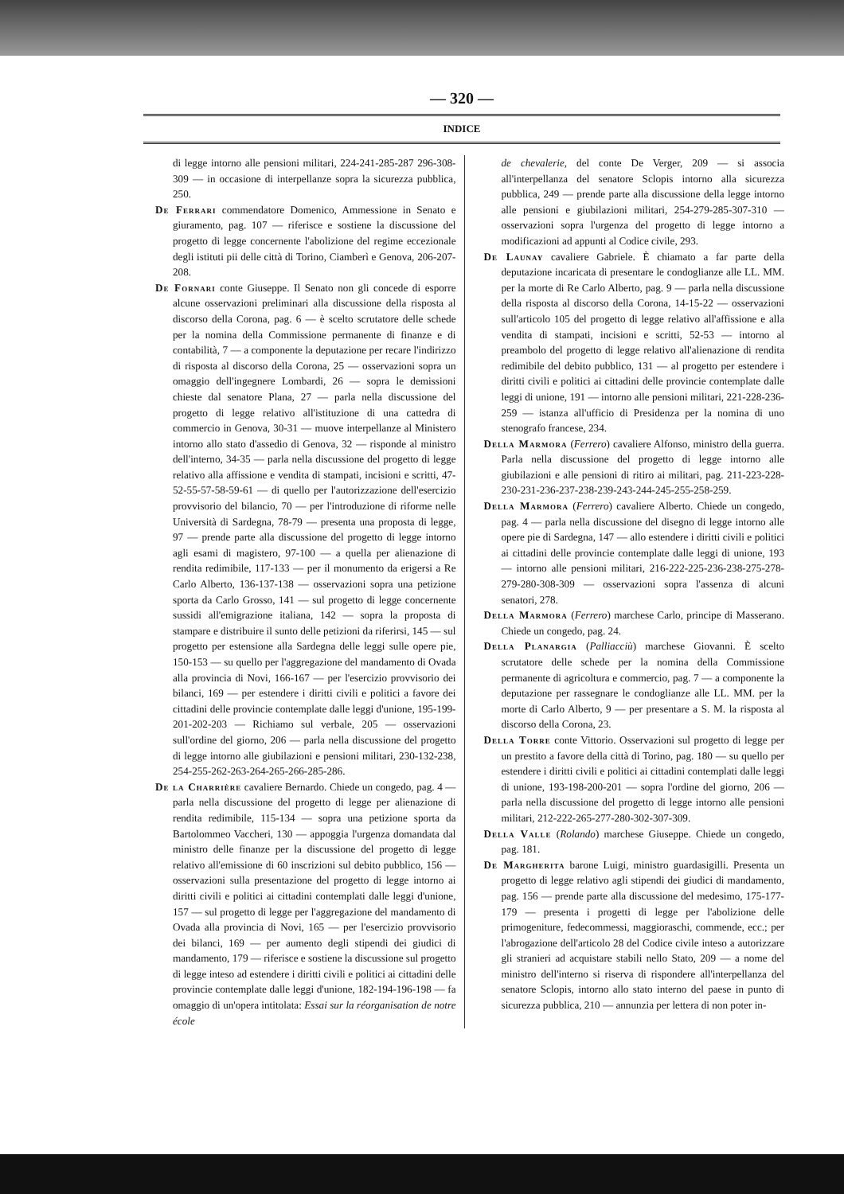— 320 —
INDICE
di legge intorno alle pensioni militari, 224-241-285-287 296-308-309 — in occasione di interpellanze sopra la sicurezza pubblica, 250.
De Ferrari commendatore Domenico, Ammessione in Senato e giuramento, pag. 107 — riferisce e sostiene la discussione del progetto di legge concernente l'abolizione del regime eccezionale degli istituti pii delle città di Torino, Ciamberì e Genova, 206-207-208.
De Fornari conte Giuseppe. Il Senato non gli concede di esporre alcune osservazioni preliminari alla discussione della risposta al discorso della Corona, pag. 6 — è scelto scrutatore delle schede per la nomina della Commissione permanente di finanze e di contabilità, 7 — a componente la deputazione per recare l'indirizzo di risposta al discorso della Corona, 25 — osservazioni sopra un omaggio dell'ingegnere Lombardi, 26 — sopra le demissioni chieste dal senatore Plana, 27 — parla nella discussione del progetto di legge relativo all'istituzione di una cattedra di commercio in Genova, 30-31 — muove interpellanze al Ministero intorno allo stato d'assedio di Genova, 32 — risponde al ministro dell'interno, 34-35 — parla nella discussione del progetto di legge relativo alla affissione e vendita di stampati, incisioni e scritti, 47-52-55-57-58-59-61 — di quello per l'autorizzazione dell'esercizio provvisorio del bilancio, 70 — per l'introduzione di riforme nelle Università di Sardegna, 78-79 — presenta una proposta di legge, 97 — prende parte alla discussione del progetto di legge intorno agli esami di magistero, 97-100 — a quella per alienazione di rendita redimibile, 117-133 — per il monumento da erigersi a Re Carlo Alberto, 136-137-138 — osservazioni sopra una petizione sporta da Carlo Grosso, 141 — sul progetto di legge concernente sussidi all'emigrazione italiana, 142 — sopra la proposta di stampare e distribuire il sunto delle petizioni da riferirsi, 145 — sul progetto per estensione alla Sardegna delle leggi sulle opere pie, 150-153 — su quello per l'aggregazione del mandamento di Ovada alla provincia di Novi, 166-167 — per l'esercizio provvisorio dei bilanci, 169 — per estendere i diritti civili e politici a favore dei cittadini delle provincie contemplate dalle leggi d'unione, 195-199-201-202-203 — Richiamo sul verbale, 205 — osservazioni sull'ordine del giorno, 206 — parla nella discussione del progetto di legge intorno alle giubilazioni e pensioni militari, 230-132-238, 254-255-262-263-264-265-266-285-286.
De la Charrière cavaliere Bernardo. Chiede un congedo, pag. 4 — parla nella discussione del progetto di legge per alienazione di rendita redimibile, 115-134 — sopra una petizione sporta da Bartolommeo Vaccheri, 130 — appoggia l'urgenza domandata dal ministro delle finanze per la discussione del progetto di legge relativo all'emissione di 60 inscrizioni sul debito pubblico, 156 — osservazioni sulla presentazione del progetto di legge intorno ai diritti civili e politici ai cittadini contemplati dalle leggi d'unione, 157 — sul progetto di legge per l'aggregazione del mandamento di Ovada alla provincia di Novi, 165 — per l'esercizio provvisorio dei bilanci, 169 — per aumento degli stipendi dei giudici di mandamento, 179 — riferisce e sostiene la discussione sul progetto di legge inteso ad estendere i diritti civili e politici ai cittadini delle provincie contemplate dalle leggi d'unione, 182-194-196-198 — fa omaggio di un'opera intitolata: Essai sur la réorganisation de notre école
de chevalerie, del conte De Verger, 209 — si associa all'interpellanza del senatore Sclopis intorno alla sicurezza pubblica, 249 — prende parte alla discussione della legge intorno alle pensioni e giubilazioni militari, 254-279-285-307-310 — osservazioni sopra l'urgenza del progetto di legge intorno a modificazioni ad appunti al Codice civile, 293.
De Launay cavaliere Gabriele. È chiamato a far parte della deputazione incaricata di presentare le condoglianze alle LL. MM. per la morte di Re Carlo Alberto, pag. 9 — parla nella discussione della risposta al discorso della Corona, 14-15-22 — osservazioni sull'articolo 105 del progetto di legge relativo all'affissione e alla vendita di stampati, incisioni e scritti, 52-53 — intorno al preambolo del progetto di legge relativo all'alienazione di rendita redimibile del debito pubblico, 131 — al progetto per estendere i diritti civili e politici ai cittadini delle provincie contemplate dalle leggi di unione, 191 — intorno alle pensioni militari, 221-228-236-259 — istanza all'ufficio di Presidenza per la nomina di uno stenografo francese, 234.
Della Marmora (Ferrero) cavaliere Alfonso, ministro della guerra. Parla nella discussione del progetto di legge intorno alle giubilazioni e alle pensioni di ritiro ai militari, pag. 211-223-228-230-231-236-237-238-239-243-244-245-255-258-259.
Della Marmora (Ferrero) cavaliere Alberto. Chiede un congedo, pag. 4 — parla nella discussione del disegno di legge intorno alle opere pie di Sardegna, 147 — allo estendere i diritti civili e politici ai cittadini delle provincie contemplate dalle leggi di unione, 193 — intorno alle pensioni militari, 216-222-225-236-238-275-278-279-280-308-309 — osservazioni sopra l'assenza di alcuni senatori, 278.
Della Marmora (Ferrero) marchese Carlo, principe di Masserano. Chiede un congedo, pag. 24.
Della Planargia (Palliacciù) marchese Giovanni. È scelto scrutatore delle schede per la nomina della Commissione permanente di agricoltura e commercio, pag. 7 — a componente la deputazione per rassegnare le condoglianze alle LL. MM. per la morte di Carlo Alberto, 9 — per presentare a S. M. la risposta al discorso della Corona, 23.
Della Torre conte Vittorio. Osservazioni sul progetto di legge per un prestito a favore della città di Torino, pag. 180 — su quello per estendere i diritti civili e politici ai cittadini contemplati dalle leggi di unione, 193-198-200-201 — sopra l'ordine del giorno, 206 — parla nella discussione del progetto di legge intorno alle pensioni militari, 212-222-265-277-280-302-307-309.
Della Valle (Rolando) marchese Giuseppe. Chiede un congedo, pag. 181.
De Margherita barone Luigi, ministro guardasigilli. Presenta un progetto di legge relativo agli stipendi dei giudici di mandamento, pag. 156 — prende parte alla discussione del medesimo, 175-177-179 — presenta i progetti di legge per l'abolizione delle primogeniture, fedecommessi, maggioraschi, commende, ecc.; per l'abrogazione dell'articolo 28 del Codice civile inteso a autorizzare gli stranieri ad acquistare stabili nello Stato, 209 — a nome del ministro dell'interno si riserva di rispondere all'interpellanza del senatore Sclopis, intorno allo stato interno del paese in punto di sicurezza pubblica, 210 — annunzia per lettera di non poter in-